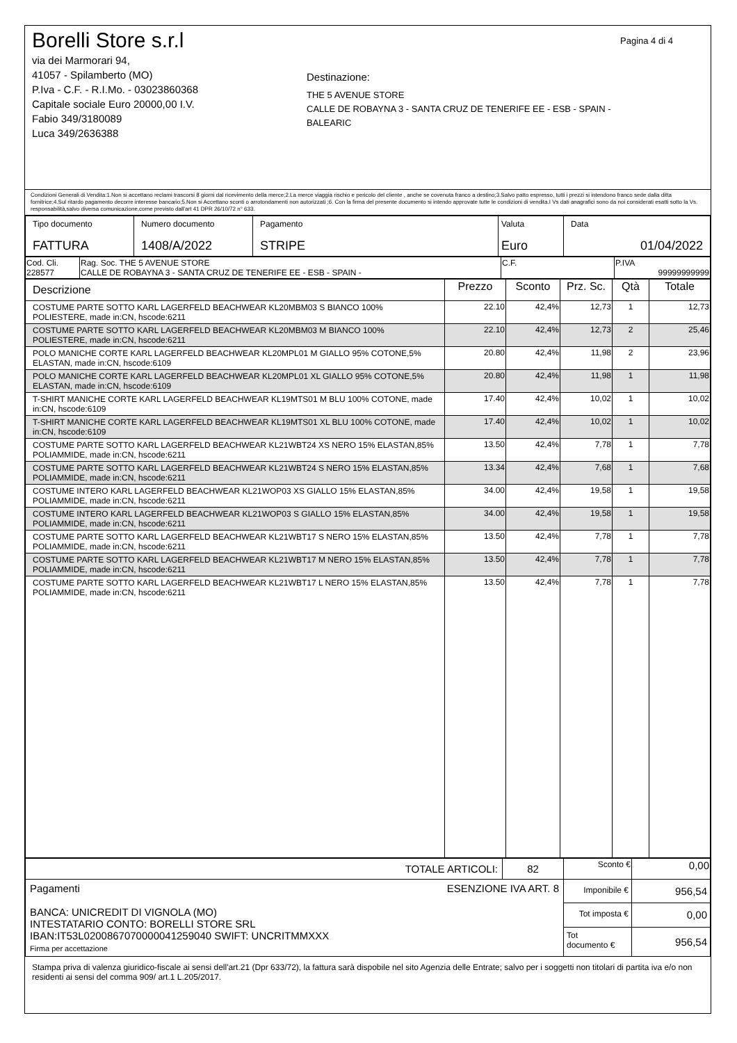Borelli Store s.r.l
via dei Marmorari 94,
41057 - Spilamberto (MO)
P.Iva - C.F. - R.I.Mo. - 03023860368
Capitale sociale Euro 20000,00 I.V.
Fabio 349/3180089
Luca 349/2636388
Destinazione:
THE 5 AVENUE STORE
CALLE DE ROBAYNA 3 - SANTA CRUZ DE TENERIFE EE - ESB - SPAIN - BALEARIC
Pagina 4 di 4
Condizioni Generali di Vendita:1.Non si accettano reclami trascorsi 8 giorni dal ricevimento della merce;2.La merce viaggia rischio e pericolo del cliente , anche se covenuta franco a destino;3.Salvo patto espresso, tutti i prezzi si intendono franco sede dalla ditta fornitrice;4.Sul ritardo pagamento decorre interesse bancario;5.Non si Accettano sconti o arrotondamenti non autorizzati ;6. Con la firma del presente documento si intendo approvate tutte le condizioni di vendita.I Vs dati anagrafici sono da noi considerati esatti sotto la Vs. responsabilità,salvo diversa comunicazione,come previsto dall'art 41 DPR 26/10/72 n° 633.
| Tipo documento FATTURA | Numero documento 1408/A/2022 | Pagamento STRIPE | Valuta Euro | Data 01/04/2022 |
| Cod. Cli. 228577 | Rag. Soc. THE 5 AVENUE STORE CALLE DE ROBAYNA 3 - SANTA CRUZ DE TENERIFE EE - ESB - SPAIN - | C.F. | P.IVA 99999999999 |
| Descrizione | Prezzo | Sconto | Prz. Sc. | Qtà | Totale |
| --- | --- | --- | --- | --- | --- |
| COSTUME PARTE SOTTO KARL LAGERFELD BEACHWEAR KL20MBM03 S BIANCO 100% POLIESTERE, made in:CN, hscode:6211 | 22.10 | 42,4% | 12,73 | 1 | 12,73 |
| COSTUME PARTE SOTTO KARL LAGERFELD BEACHWEAR KL20MBM03 M BIANCO 100% POLIESTERE, made in:CN, hscode:6211 | 22.10 | 42,4% | 12,73 | 2 | 25,46 |
| POLO MANICHE CORTE KARL LAGERFELD BEACHWEAR KL20MPL01 M GIALLO 95% COTONE,5% ELASTAN, made in:CN, hscode:6109 | 20.80 | 42,4% | 11,98 | 2 | 23,96 |
| POLO MANICHE CORTE KARL LAGERFELD BEACHWEAR KL20MPL01 XL GIALLO 95% COTONE,5% ELASTAN, made in:CN, hscode:6109 | 20.80 | 42,4% | 11,98 | 1 | 11,98 |
| T-SHIRT MANICHE CORTE KARL LAGERFELD BEACHWEAR KL19MTS01 M BLU 100% COTONE, made in:CN, hscode:6109 | 17.40 | 42,4% | 10,02 | 1 | 10,02 |
| T-SHIRT MANICHE CORTE KARL LAGERFELD BEACHWEAR KL19MTS01 XL BLU 100% COTONE, made in:CN, hscode:6109 | 17.40 | 42,4% | 10,02 | 1 | 10,02 |
| COSTUME PARTE SOTTO KARL LAGERFELD BEACHWEAR KL21WBT24 XS NERO 15% ELASTAN,85% POLIAMMIDE, made in:CN, hscode:6211 | 13.50 | 42,4% | 7,78 | 1 | 7,78 |
| COSTUME PARTE SOTTO KARL LAGERFELD BEACHWEAR KL21WBT24 S NERO 15% ELASTAN,85% POLIAMMIDE, made in:CN, hscode:6211 | 13.34 | 42,4% | 7,68 | 1 | 7,68 |
| COSTUME INTERO KARL LAGERFELD BEACHWEAR KL21WOP03 XS GIALLO 15% ELASTAN,85% POLIAMMIDE, made in:CN, hscode:6211 | 34.00 | 42,4% | 19,58 | 1 | 19,58 |
| COSTUME INTERO KARL LAGERFELD BEACHWEAR KL21WOP03 S GIALLO 15% ELASTAN,85% POLIAMMIDE, made in:CN, hscode:6211 | 34.00 | 42,4% | 19,58 | 1 | 19,58 |
| COSTUME PARTE SOTTO KARL LAGERFELD BEACHWEAR KL21WBT17 S NERO 15% ELASTAN,85% POLIAMMIDE, made in:CN, hscode:6211 | 13.50 | 42,4% | 7,78 | 1 | 7,78 |
| COSTUME PARTE SOTTO KARL LAGERFELD BEACHWEAR KL21WBT17 M NERO 15% ELASTAN,85% POLIAMMIDE, made in:CN, hscode:6211 | 13.50 | 42,4% | 7,78 | 1 | 7,78 |
| COSTUME PARTE SOTTO KARL LAGERFELD BEACHWEAR KL21WBT17 L NERO 15% ELASTAN,85% POLIAMMIDE, made in:CN, hscode:6211 | 13.50 | 42,4% | 7,78 | 1 | 7,78 |
| TOTALE ARTICOLI: | 82 | Sconto € | 0,00 |
| Pagamenti ESENZIONE IVA ART. 8 BANCA: UNICREDIT DI VIGNOLA (MO) INTESTATARIO CONTO: BORELLI STORE SRL IBAN:IT53L0200867070000041259040 SWIFT: UNCRITMMXXX Firma per accettazione | | Imponibile € | 956,54 |
| | | Tot imposta € | 0,00 |
| | | Tot documento € | 956,54 |
Stampa priva di valenza giuridico-fiscale ai sensi dell'art.21 (Dpr 633/72), la fattura sarà dispobile nel sito Agenzia delle Entrate; salvo per i soggetti non titolari di partita iva e/o non residenti ai sensi del comma 909/ art.1 L.205/2017.